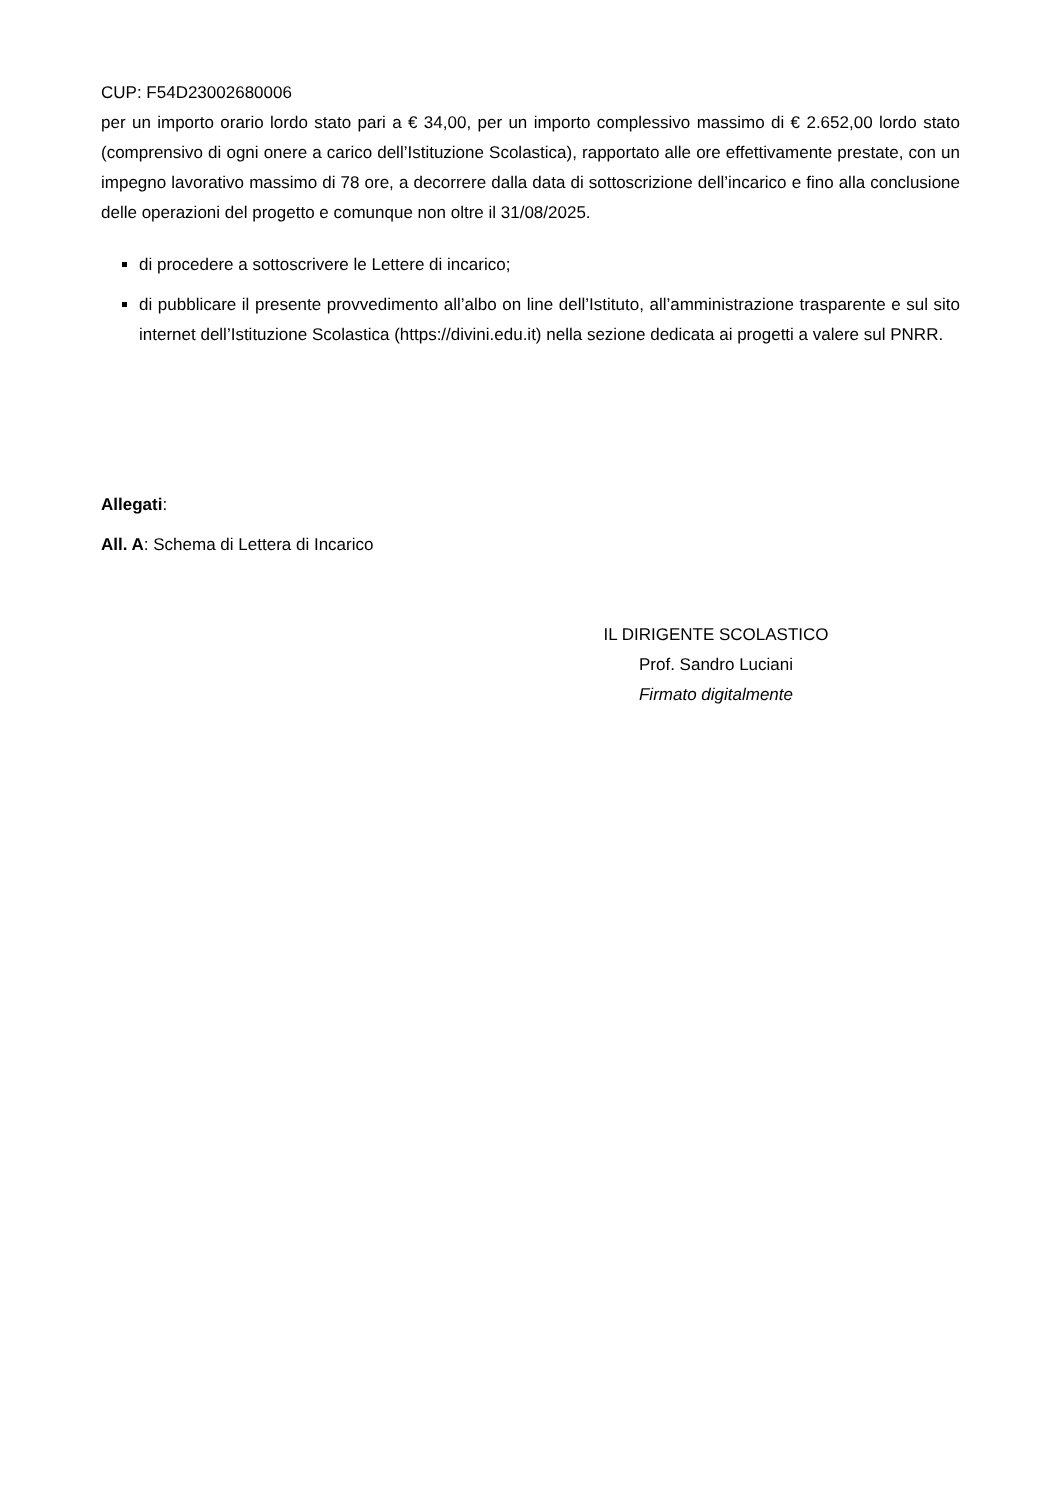CUP: F54D23002680006
per un importo orario lordo stato pari a € 34,00, per un importo complessivo massimo di € 2.652,00 lordo stato (comprensivo di ogni onere a carico dell’Istituzione Scolastica), rapportato alle ore effettivamente prestate, con un impegno lavorativo massimo di 78 ore, a decorrere dalla data di sottoscrizione dell’incarico e fino alla conclusione delle operazioni del progetto e comunque non oltre il 31/08/2025.
di procedere a sottoscrivere le Lettere di incarico;
di pubblicare il presente provvedimento all’albo on line dell’Istituto, all’amministrazione trasparente e sul sito internet dell’Istituzione Scolastica (https://divini.edu.it) nella sezione dedicata ai progetti a valere sul PNRR.
Allegati:
All. A: Schema di Lettera di Incarico
IL DIRIGENTE SCOLASTICO
Prof. Sandro Luciani
Firmato digitalmente